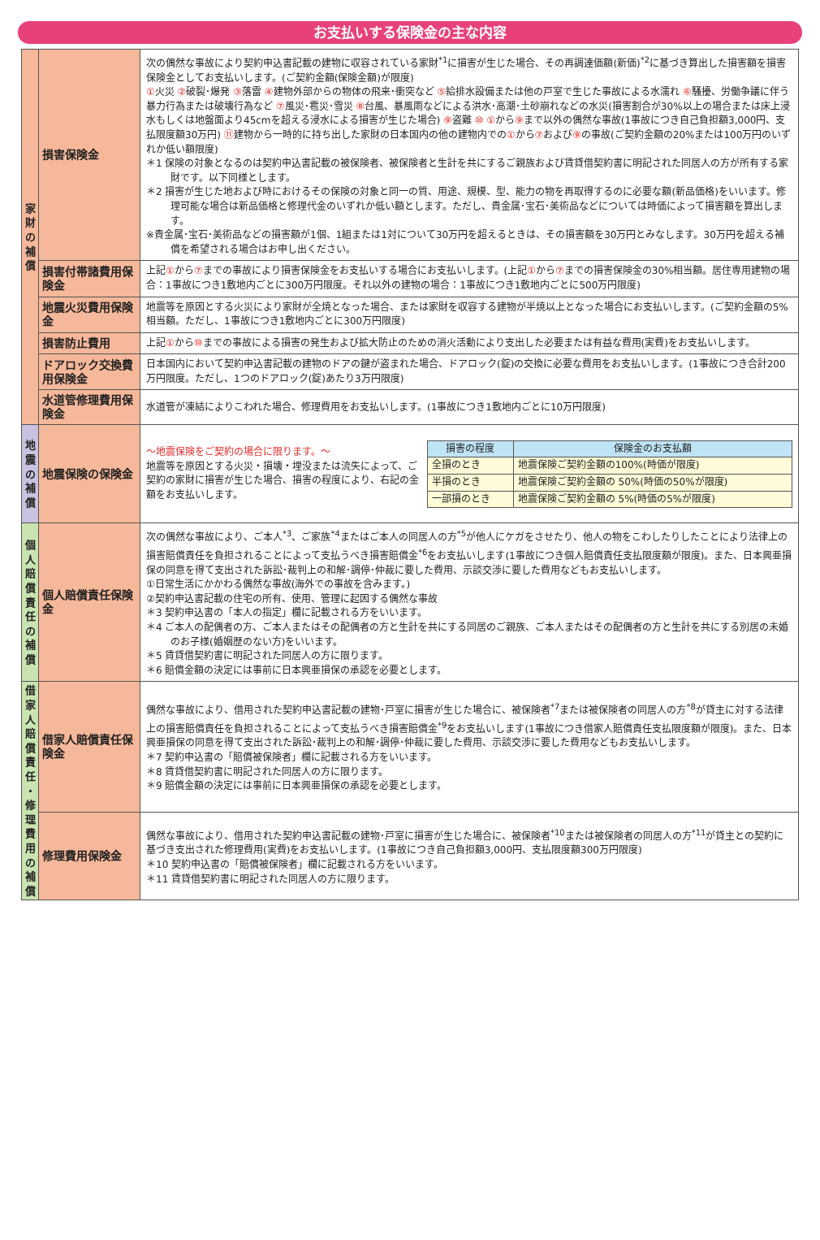お支払いする保険金の主な内容
| 家 財 の 補 償 | 損害保険金 | 次の偶然な事故により契約申込書記載の建物に収容されている家財<sup>*1</sup>に損害が生じた場合、その再調達価額(新価)<sup>*2</sup>に基づき算出した損害額を損害保険金としてお支払いします。(ご契約金額(保険金額)が限度) ① 火災 ② 破裂･爆発 ③ 落雷 ④ 建物外部からの物体の飛来･衝突など ⑤ 給排水設備または他の戸室で生じた事故による水濡れ ⑥ 騒擾、労働争議に伴う暴力行為または破壊行為など ⑦ 風災･雹災･雪災 ⑧ 台風、暴風雨などによる洪水･高潮･土砂崩れなどの水災(損害割合が30%以上の場合または床上浸水もしくは地盤面より45cmを超える浸水による損害が生じた場合) ⑨ 盗難 ⑩ ① から ⑨ まで以外の偶然な事故(1事故につき自己負担額3,000円、支払限度額30万円) ⑪ 建物から一時的に持ち出した家財の日本国内の他の建物内での ① から ⑦ および ⑨ の事故(ご契約金額の20%または100万円のいずれか低い額限度) ＊1 保険の対象となるのは契約申込書記載の被保険者、被保険者と生計を共にするご親族および賃貸借契約書に明記された同居人の方が所有する家財です。以下同様とします。 ＊2 損害が生じた地および時におけるその保険の対象と同一の質、用途、規模、型、能力の物を再取得するのに必要な額(新品価格)をいいます。修理可能な場合は新品価格と修理代金のいずれか低い額とします。ただし、貴金属･宝石･美術品などについては時価によって損害額を算出します。 ※貴金属･宝石･美術品などの損害額が1個、1組または1対について30万円を超えるときは、その損害額を30万円とみなします。30万円を超える補償を希望される場合はお申し出ください。 |
| | 損害付帯諸費用保険金 | 上記 ① から ⑦ までの事故により損害保険金をお支払いする場合にお支払いします。(上記 ① から ⑦ までの損害保険金の30%相当額。居住専用建物の場合：1事故につき1敷地内ごとに300万円限度。それ以外の建物の場合：1事故につき1敷地内ごとに500万円限度) |
| | 地震火災費用保険金 | 地震等を原因とする火災により家財が全焼となった場合、または家財を収容する建物が半焼以上となった場合にお支払いします。(ご契約金額の5%相当額。ただし、1事故につき1敷地内ごとに300万円限度) |
| | 損害防止費用 | 上記 ① から ⑩ までの事故による損害の発生および拡大防止のための消火活動により支出した必要または有益な費用(実費)をお支払いします。 |
| | ドアロック交換費用保険金 | 日本国内において契約申込書記載の建物のドアの鍵が盗まれた場合、ドアロック(錠)の交換に必要な費用をお支払いします。(1事故につき合計200万円限度。ただし、1つのドアロック(錠)あたり3万円限度) |
| | 水道管修理費用保険金 | 水道管が凍結によりこわれた場合、修理費用をお支払いします。(1事故につき1敷地内ごとに10万円限度) |
| 地 震 の 補 償 | 地震保険の保険金 | 〜地震保険をご契約の場合に限ります。〜 地震等を原因とする火災・損壊・埋没または流失によって、ご契約の家財に損害が生じた場合、損害の程度により、右記の金額をお支払いします。 / 損害の程度 / 保険金のお支払額 / / --- / --- / / 全損のとき / 地震保険ご契約金額の100%(時価が限度) / / 半損のとき / 地震保険ご契約金額の 50%(時価の50%が限度) / / 一部損のとき / 地震保険ご契約金額の 5%(時価の5%が限度) / |
| 個 人 賠 償 責 任 の 補 償 | 個人賠償責任保険金 | 次の偶然な事故により、ご本人<sup>*3</sup>、ご家族<sup>*4</sup>またはご本人の同居人の方<sup>*5</sup>が他人にケガをさせたり、他人の物をこわしたりしたことにより法律上の損害賠償責任を負担されることによって支払うべき損害賠償金<sup>*6</sup>をお支払いします(1事故につき個人賠償責任支払限度額が限度)。また、日本興亜損保の同意を得て支出された訴訟･裁判上の和解･調停･仲裁に要した費用、示談交渉に要した費用などもお支払いします。 ①日常生活にかかわる偶然な事故(海外での事故を含みます。) ②契約申込書記載の住宅の所有、使用、管理に起因する偶然な事故 ＊3 契約申込書の「本人の指定」欄に記載される方をいいます。 ＊4 ご本人の配偶者の方、ご本人またはその配偶者の方と生計を共にする同居のご親族、ご本人またはその配偶者の方と生計を共にする別居の未婚のお子様(婚姻歴のない方)をいいます。 ＊5 賃貸借契約書に明記された同居人の方に限ります。 ＊6 賠償金額の決定には事前に日本興亜損保の承認を必要とします。 |
| 借 家 人 賠 償 責 任 ・ 修 理 費 用 の 補 償 | 借家人賠償責任保険金 | 偶然な事故により、借用された契約申込書記載の建物･戸室に損害が生じた場合に、被保険者<sup>*7</sup>または被保険者の同居人の方<sup>*8</sup>が貸主に対する法律上の損害賠償責任を負担されることによって支払うべき損害賠償金<sup>*9</sup>をお支払いします(1事故につき借家人賠償責任支払限度額が限度)。また、日本興亜損保の同意を得て支出された訴訟･裁判上の和解･調停･仲裁に要した費用、示談交渉に要した費用などもお支払いします。 ＊7 契約申込書の「賠償被保険者」欄に記載される方をいいます。 ＊8 賃貸借契約書に明記された同居人の方に限ります。 ＊9 賠償金額の決定には事前に日本興亜損保の承認を必要とします。 |
| | 修理費用保険金 | 偶然な事故により、借用された契約申込書記載の建物･戸室に損害が生じた場合に、被保険者<sup>*10</sup>または被保険者の同居人の方<sup>*11</sup>が貸主との契約に基づき支出された修理費用(実費)をお支払いします。(1事故につき自己負担額3,000円、支払限度額300万円限度) ＊10 契約申込書の「賠償被保険者」欄に記載される方をいいます。 ＊11 賃貸借契約書に明記された同居人の方に限ります。 |